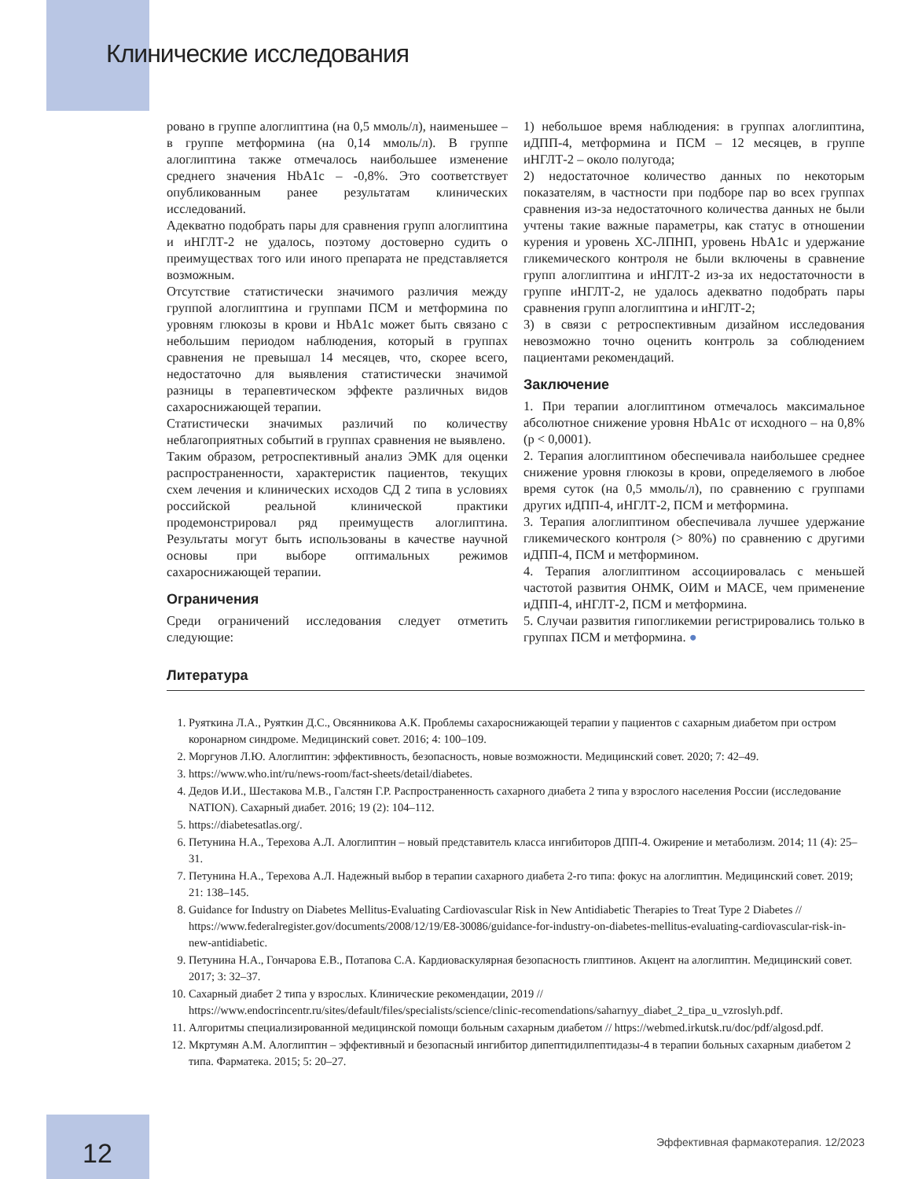Клинические исследования
ровано в группе алоглиптина (на 0,5 ммоль/л), наименьшее – в группе метформина (на 0,14 ммоль/л). В группе алоглиптина также отмечалось наибольшее изменение среднего значения HbA1c – -0,8%. Это соответствует опубликованным ранее результатам клинических исследований.
Адекватно подобрать пары для сравнения групп алоглиптина и иНГЛТ-2 не удалось, поэтому достоверно судить о преимуществах того или иного препарата не представляется возможным.
Отсутствие статистически значимого различия между группой алоглиптина и группами ПСМ и метформина по уровням глюкозы в крови и HbA1c может быть связано с небольшим периодом наблюдения, который в группах сравнения не превышал 14 месяцев, что, скорее всего, недостаточно для выявления статистически значимой разницы в терапевтическом эффекте различных видов сахароснижающей терапии.
Статистически значимых различий по количеству неблагоприятных событий в группах сравнения не выявлено.
Таким образом, ретроспективный анализ ЭМК для оценки распространенности, характеристик пациентов, текущих схем лечения и клинических исходов СД 2 типа в условиях российской реальной клинической практики продемонстрировал ряд преимуществ алоглиптина. Результаты могут быть использованы в качестве научной основы при выборе оптимальных режимов сахароснижающей терапии.
Ограничения
Среди ограничений исследования следует отметить следующие:
1) небольшое время наблюдения: в группах алоглиптина, иДПП-4, метформина и ПСМ – 12 месяцев, в группе иНГЛТ-2 – около полугода;
2) недостаточное количество данных по некоторым показателям, в частности при подборе пар во всех группах сравнения из-за недостаточного количества данных не были учтены такие важные параметры, как статус в отношении курения и уровень ХС-ЛПНП, уровень HbA1c и удержание гликемического контроля не были включены в сравнение групп алоглиптина и иНГЛТ-2 из-за их недостаточности в группе иНГЛТ-2, не удалось адекватно подобрать пары сравнения групп алоглиптина и иНГЛТ-2;
3) в связи с ретроспективным дизайном исследования невозможно точно оценить контроль за соблюдением пациентами рекомендаций.
Заключение
1. При терапии алоглиптином отмечалось максимальное абсолютное снижение уровня HbA1c от исходного – на 0,8% (p < 0,0001).
2. Терапия алоглиптином обеспечивала наибольшее среднее снижение уровня глюкозы в крови, определяемого в любое время суток (на 0,5 ммоль/л), по сравнению с группами других иДПП-4, иНГЛТ-2, ПСМ и метформина.
3. Терапия алоглиптином обеспечивала лучшее удержание гликемического контроля (> 80%) по сравнению с другими иДПП-4, ПСМ и метформином.
4. Терапия алоглиптином ассоциировалась с меньшей частотой развития ОНМК, ОИМ и MACE, чем применение иДПП-4, иНГЛТ-2, ПСМ и метформина.
5. Случаи развития гипогликемии регистрировались только в группах ПСМ и метформина. ●
Литература
1. Руяткина Л.А., Руяткин Д.С., Овсянникова А.К. Проблемы сахароснижающей терапии у пациентов с сахарным диабетом при остром коронарном синдроме. Медицинский совет. 2016; 4: 100–109.
2. Моргунов Л.Ю. Алоглиптин: эффективность, безопасность, новые возможности. Медицинский совет. 2020; 7: 42–49.
3. https://www.who.int/ru/news-room/fact-sheets/detail/diabetes.
4. Дедов И.И., Шестакова М.В., Галстян Г.Р. Распространенность сахарного диабета 2 типа у взрослого населения России (исследование NATION). Сахарный диабет. 2016; 19 (2): 104–112.
5. https://diabetesatlas.org/.
6. Петунина Н.А., Терехова А.Л. Алоглиптин – новый представитель класса ингибиторов ДПП-4. Ожирение и метаболизм. 2014; 11 (4): 25–31.
7. Петунина Н.А., Терехова А.Л. Надежный выбор в терапии сахарного диабета 2-го типа: фокус на алоглиптин. Медицинский совет. 2019; 21: 138–145.
8. Guidance for Industry on Diabetes Mellitus-Evaluating Cardiovascular Risk in New Antidiabetic Therapies to Treat Type 2 Diabetes // https://www.federalregister.gov/documents/2008/12/19/E8-30086/guidance-for-industry-on-diabetes-mellitus-evaluating-cardiovascular-risk-in-new-antidiabetic.
9. Петунина Н.А., Гончарова Е.В., Потапова С.А. Кардиоваскулярная безопасность глиптинов. Акцент на алоглиптин. Медицинский совет. 2017; 3: 32–37.
10. Сахарный диабет 2 типа у взрослых. Клинические рекомендации, 2019 // https://www.endocrincentr.ru/sites/default/files/specialists/science/clinic-recomendations/saharnyy_diabet_2_tipa_u_vzroslyh.pdf.
11. Алгоритмы специализированной медицинской помощи больным сахарным диабетом // https://webmed.irkutsk.ru/doc/pdf/algosd.pdf.
12. Мкртумян А.М. Алоглиптин – эффективный и безопасный ингибитор дипептидилпептидазы-4 в терапии больных сахарным диабетом 2 типа. Фарматека. 2015; 5: 20–27.
12
Эффективная фармакотерапия. 12/2023